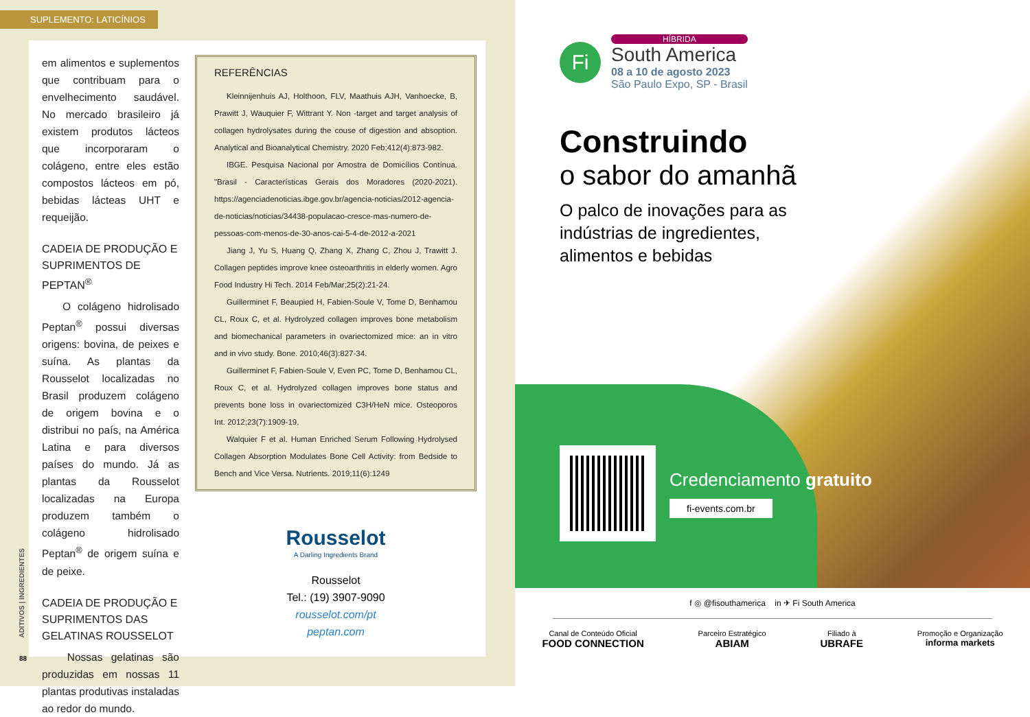SUPLEMENTO: LATICÍNIOS
em alimentos e suplementos que contribuam para o envelhecimento saudável. No mercado brasileiro já existem produtos lácteos que incorporaram o colágeno, entre eles estão compostos lácteos em pó, bebidas lácteas UHT e requeijão.
CADEIA DE PRODUÇÃO E SUPRIMENTOS DE PEPTAN<sup>®</sup>
O colágeno hidrolisado Peptan<sup>®</sup> possui diversas origens: bovina, de peixes e suína. As plantas da Rousselot localizadas no Brasil produzem colágeno de origem bovina e o distribui no país, na América Latina e para diversos países do mundo. Já as plantas da Rousselot localizadas na Europa produzem também o colágeno hidrolisado Peptan<sup>®</sup> de origem suína e de peixe.
CADEIA DE PRODUÇÃO E SUPRIMENTOS DAS GELATINAS ROUSSELOT
Nossas gelatinas são produzidas em nossas 11 plantas produtivas instaladas ao redor do mundo.
REFERÊNCIAS
Kleinnijenhuis AJ, Holthoon, FLV, Maathuis AJH, Vanhoecke, B, Prawitt J, Wauquier F, Wittrant Y. Non -target and target analysis of collagen hydrolysates during the couse of digestion and absoption. Analytical and Bioanalytical Chemistry. 2020 Feb;412(4):873-982.
IBGE. Pesquisa Nacional por Amostra de Domicílios Contínua. "Brasil - Características Gerais dos Moradores (2020-2021). https://agenciadenoticias.ibge.gov.br/agencia-noticias/2012-agencia-de-noticias/noticias/34438-populacao-cresce-mas-numero-de-pessoas-com-menos-de-30-anos-cai-5-4-de-2012-a-2021
Jiang J, Yu S, Huang Q, Zhang X, Zhang C, Zhou J, Trawitt J. Collagen peptides improve knee osteoarthritis in elderly women. Agro Food Industry Hi Tech. 2014 Feb/Mar;25(2):21-24.
Guillerminet F, Beaupied H, Fabien-Soule V, Tome D, Benhamou CL, Roux C, et al. Hydrolyzed collagen improves bone metabolism and biomechanical parameters in ovariectomized mice: an in vitro and in vivo study. Bone. 2010;46(3):827-34.
Guillerminet F, Fabien-Soule V, Even PC, Tome D, Benhamou CL, Roux C, et al. Hydrolyzed collagen improves bone status and prevents bone loss in ovariectomized C3H/HeN mice. Osteoporos Int. 2012;23(7):1909-19.
Walquier F et al. Human Enriched Serum Following Hydrolysed Collagen Absorption Modulates Bone Cell Activity: from Bedside to Bench and Vice Versa. Nutrients. 2019;11(6):1249
Rousselot
A Darling Ingredients Brand
Rousselot
Tel.: (19) 3907-9090
rousselot.com/pt
peptan.com
ADITIVOS | INGREDIENTES
88
Fi
HÍBRIDA
South America
08 a 10 de agosto 2023
São Paulo Expo, SP - Brasil
Construindo
o sabor do amanhã
O palco de inovações para as indústrias de ingredientes, alimentos e bebidas
Credenciamento gratuito
fi-events.com.br
f ◎ @fisouthamerica in ✈ Fi South America
Canal de Conteúdo Oficial
FOOD CONNECTION
Parceiro Estratégico
ABIAM
Filiado à
UBRAFE
Promoção e Organização
informa markets